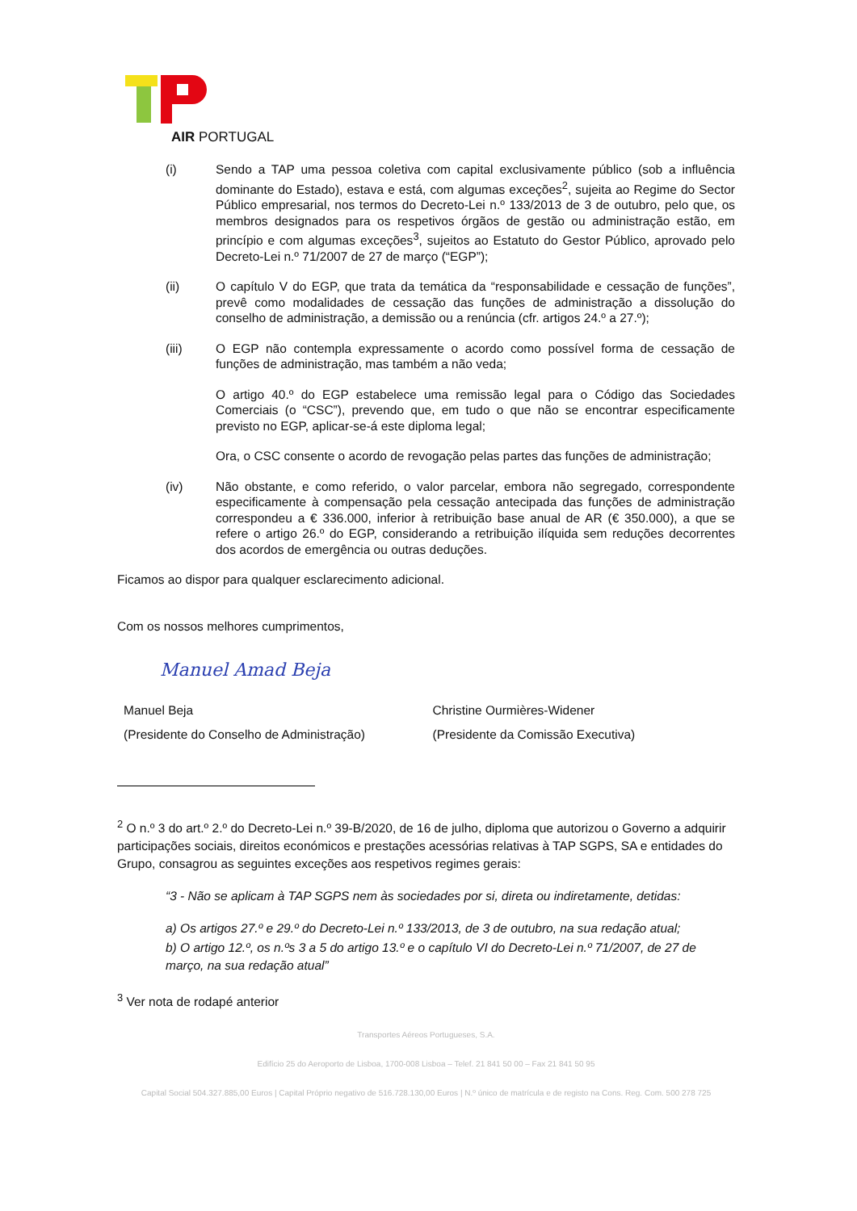AIR PORTUGAL
(i) Sendo a TAP uma pessoa coletiva com capital exclusivamente público (sob a influência dominante do Estado), estava e está, com algumas exceções<sup>2</sup>, sujeita ao Regime do Sector Público empresarial, nos termos do Decreto-Lei n.º 133/2013 de 3 de outubro, pelo que, os membros designados para os respetivos órgãos de gestão ou administração estão, em princípio e com algumas exceções<sup>3</sup>, sujeitos ao Estatuto do Gestor Público, aprovado pelo Decreto-Lei n.º 71/2007 de 27 de março (“EGP”);
(ii) O capítulo V do EGP, que trata da temática da “responsabilidade e cessação de funções”, prevê como modalidades de cessação das funções de administração a dissolução do conselho de administração, a demissão ou a renúncia (cfr. artigos 24.º a 27.º);
(iii) O EGP não contempla expressamente o acordo como possível forma de cessação de funções de administração, mas também a não veda;
O artigo 40.º do EGP estabelece uma remissão legal para o Código das Sociedades Comerciais (o “CSC”), prevendo que, em tudo o que não se encontrar especificamente previsto no EGP, aplicar-se-á este diploma legal;
Ora, o CSC consente o acordo de revogação pelas partes das funções de administração;
(iv) Não obstante, e como referido, o valor parcelar, embora não segregado, correspondente especificamente à compensação pela cessação antecipada das funções de administração correspondeu a € 336.000, inferior à retribuição base anual de AR (€ 350.000), a que se refere o artigo 26.º do EGP, considerando a retribuição ilíquida sem reduções decorrentes dos acordos de emergência ou outras deduções.
Ficamos ao dispor para qualquer esclarecimento adicional.
Com os nossos melhores cumprimentos,
Manuel Amad Beja
Manuel Beja
(Presidente do Conselho de Administração)
Christine Ourmières-Widener
(Presidente da Comissão Executiva)
<sup>2</sup> O n.º 3 do art.º 2.º do Decreto-Lei n.º 39-B/2020, de 16 de julho, diploma que autorizou o Governo a adquirir participações sociais, direitos económicos e prestações acessórias relativas à TAP SGPS, SA e entidades do Grupo, consagrou as seguintes exceções aos respetivos regimes gerais:
“3 - Não se aplicam à TAP SGPS nem às sociedades por si, direta ou indiretamente, detidas:
a) Os artigos 27.º e 29.º do Decreto-Lei n.º 133/2013, de 3 de outubro, na sua redação atual;
b) O artigo 12.º, os n.ºs 3 a 5 do artigo 13.º e o capítulo VI do Decreto-Lei n.º 71/2007, de 27 de março, na sua redação atual”
<sup>3</sup> Ver nota de rodapé anterior
Transportes Aéreos Portugueses, S.A.
Edifício 25 do Aeroporto de Lisboa, 1700-008 Lisboa – Telef. 21 841 50 00 – Fax 21 841 50 95
Capital Social 504.327.885,00 Euros | Capital Próprio negativo de 516.728.130,00 Euros | N.º único de matrícula e de registo na Cons. Reg. Com. 500 278 725